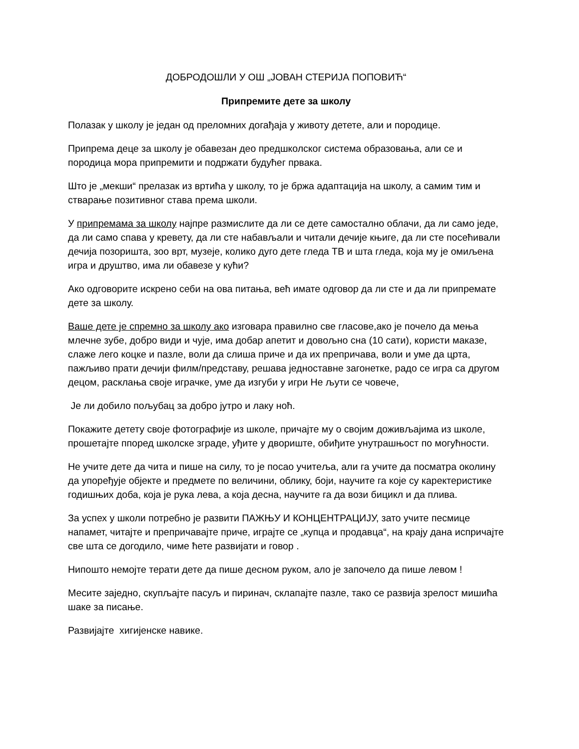ДОБРОДОШЛИ У ОШ „ЈОВАН СТЕРИЈА ПОПОВИЋ“
Припремите дете за школу
Полазак у школу је један од преломних догађаја у животу детете, али и породице.
Припрема деце за школу је обавезан део предшколског система образовања, али се и породица мора припремити и подржати будућег првака.
Што је „мекши“ прелазак из вртића у школу, то је бржа адаптација на школу, а самим тим и стварање позитивног става према школи.
У припремама за школу најпре размислите да ли се дете самостално облачи, да ли само једе, да ли само спава у кревету, да ли сте набављали и читали дечије књиге, да ли сте посећивали дечија позоришта, зоо врт, музеје, колико дуго дете гледа ТВ и шта гледа, која му је омиљена игра и друштво, има ли обавезе у кући?
Ако одговорите искрено себи на ова питања, већ имате одговор да ли сте и да ли припремате дете за школу.
Ваше дете је спремно за школу ако изговара правилно све гласове,ако је почело да мења млечне зубе, добро види и чује, има добар апетит и довољно сна (10 сати), користи маказе, слаже лего коцке и пазле, воли да слиша приче и да их препричава, воли и уме да црта, пажљиво прати дечији филм/представу, решава једноставне загонетке, радо се игра са другом децом, расклања своје играчке, уме да изгуби у игри Не љути се човече,
Је ли добило пољубац за добро јутро и лаку ноћ.
Покажите детету своје фотографије из школе, причајте му о својим доживљајима из школе, прошетајте ппоред школске зграде, уђите у двориште, обиђите унутрашњост по могућности.
Не учите дете да чита и пише на силу, то је посао учитеља, али га учите да посматра околину да упоређује објекте и предмете по величини, облику, боји, научите га које су каректеристике годишњих доба, која је рука лева, а која десна, научите га да вози бицикл и да плива.
За успех у школи потребно је развити ПАЖЊУ И КОНЦЕНТРАЦИЈУ, зато учите песмице напамет, читајте и препричавајте приче, играјте се „купца и продавца“, на крају дана испричајте све шта се догодило, чиме ћете развијати и говор .
Нипошто немојте терати дете да пише десном руком, ало је започело да пише левом !
Месите заједно, скупљајте пасуљ и пиринач, склапајте пазле, тако се развија зрелост мишића шаке за писање.
Развијајте хигијенске навике.